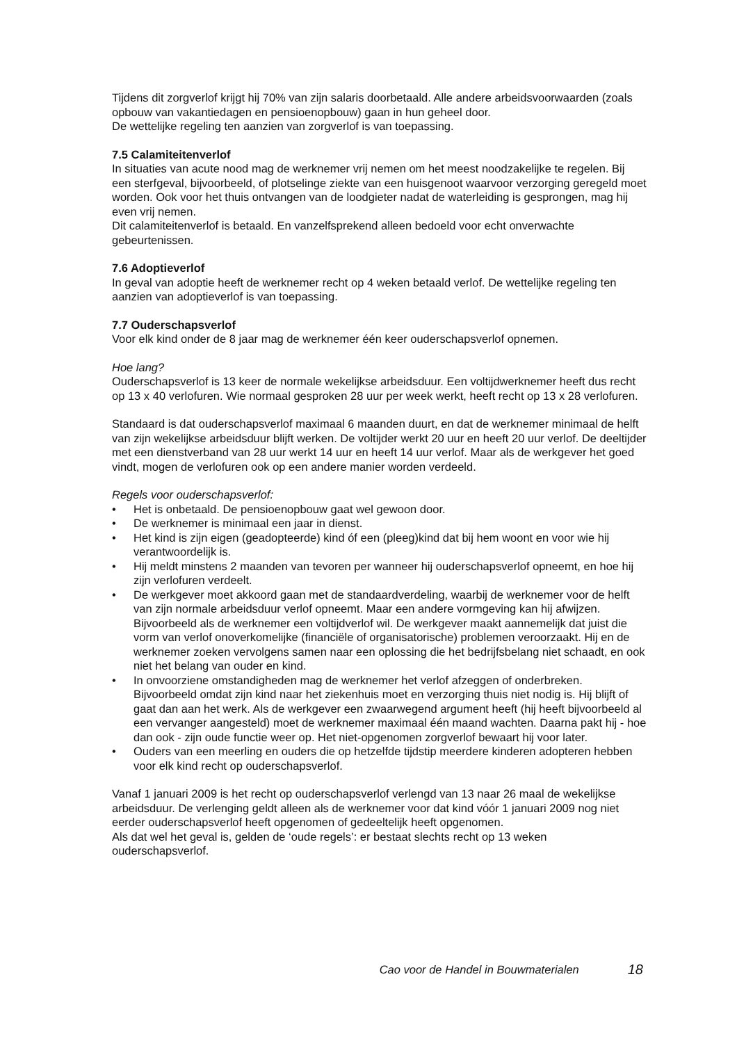Tijdens dit zorgverlof krijgt hij 70% van zijn salaris doorbetaald. Alle andere arbeidsvoorwaarden (zoals opbouw van vakantiedagen en pensioenopbouw) gaan in hun geheel door.
De wettelijke regeling ten aanzien van zorgverlof is van toepassing.
7.5 Calamiteitenverlof
In situaties van acute nood mag de werknemer vrij nemen om het meest noodzakelijke te regelen. Bij een sterfgeval, bijvoorbeeld, of plotselinge ziekte van een huisgenoot waarvoor verzorging geregeld moet worden. Ook voor het thuis ontvangen van de loodgieter nadat de waterleiding is gesprongen, mag hij even vrij nemen.
Dit calamiteitenverlof is betaald. En vanzelfsprekend alleen bedoeld voor echt onverwachte gebeurtenissen.
7.6 Adoptieverlof
In geval van adoptie heeft de werknemer recht op 4 weken betaald verlof. De wettelijke regeling ten aanzien van adoptieverlof is van toepassing.
7.7 Ouderschapsverlof
Voor elk kind onder de 8 jaar mag de werknemer één keer ouderschapsverlof opnemen.
Hoe lang?
Ouderschapsverlof is 13 keer de normale wekelijkse arbeidsduur. Een voltijdwerknemer heeft dus recht op 13 x 40 verlofuren. Wie normaal gesproken 28 uur per week werkt, heeft recht op 13 x 28 verlofuren.
Standaard is dat ouderschapsverlof maximaal 6 maanden duurt, en dat de werknemer minimaal de helft van zijn wekelijkse arbeidsduur blijft werken. De voltijder werkt 20 uur en heeft 20 uur verlof. De deeltijder met een dienstverband van 28 uur werkt 14 uur en heeft 14 uur verlof. Maar als de werkgever het goed vindt, mogen de verlofuren ook op een andere manier worden verdeeld.
Regels voor ouderschapsverlof:
• Het is onbetaald. De pensioenopbouw gaat wel gewoon door.
• De werknemer is minimaal een jaar in dienst.
• Het kind is zijn eigen (geadopteerde) kind óf een (pleeg)kind dat bij hem woont en voor wie hij verantwoordelijk is.
• Hij meldt minstens 2 maanden van tevoren per wanneer hij ouderschapsverlof opneemt, en hoe hij zijn verlofuren verdeelt.
• De werkgever moet akkoord gaan met de standaardverdeling, waarbij de werknemer voor de helft van zijn normale arbeidsduur verlof opneemt. Maar een andere vormgeving kan hij afwijzen. Bijvoorbeeld als de werknemer een voltijdverlof wil. De werkgever maakt aannemelijk dat juist die vorm van verlof onoverkomelijke (financiële of organisatorische) problemen veroorzaakt. Hij en de werknemer zoeken vervolgens samen naar een oplossing die het bedrijfsbelang niet schaadt, en ook niet het belang van ouder en kind.
• In onvoorziene omstandigheden mag de werknemer het verlof afzeggen of onderbreken. Bijvoorbeeld omdat zijn kind naar het ziekenhuis moet en verzorging thuis niet nodig is. Hij blijft of gaat dan aan het werk. Als de werkgever een zwaarwegend argument heeft (hij heeft bijvoorbeeld al een vervanger aangesteld) moet de werknemer maximaal één maand wachten. Daarna pakt hij - hoe dan ook - zijn oude functie weer op. Het niet-opgenomen zorgverlof bewaart hij voor later.
• Ouders van een meerling en ouders die op hetzelfde tijdstip meerdere kinderen adopteren hebben voor elk kind recht op ouderschapsverlof.
Vanaf 1 januari 2009 is het recht op ouderschapsverlof verlengd van 13 naar 26 maal de wekelijkse arbeidsduur. De verlenging geldt alleen als de werknemer voor dat kind vóór 1 januari 2009 nog niet eerder ouderschapsverlof heeft opgenomen of gedeeltelijk heeft opgenomen.
Als dat wel het geval is, gelden de ‘oude regels’: er bestaat slechts recht op 13 weken ouderschapsverlof.
Cao voor de Handel in Bouwmaterialen 18